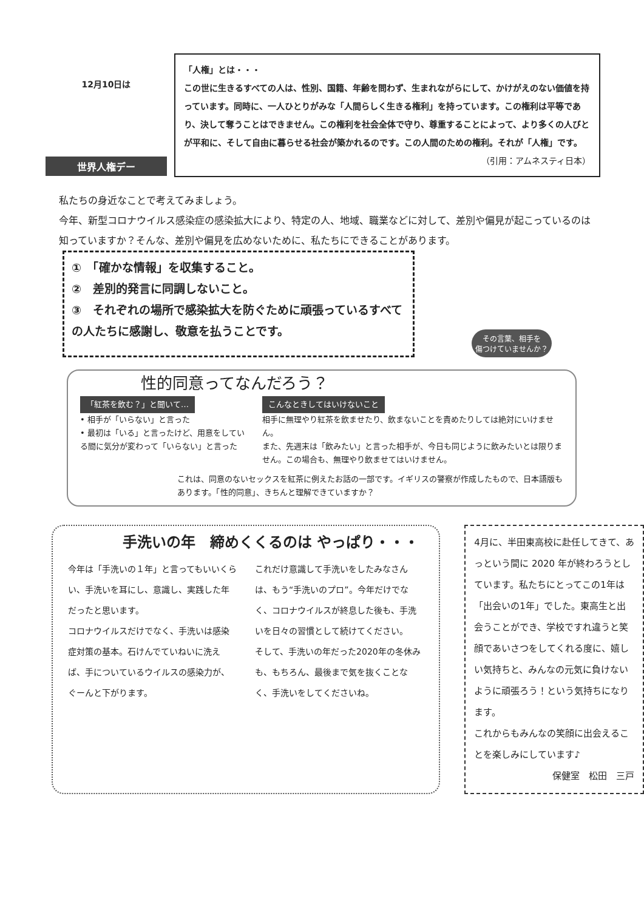12月10日は
世界人権デー
「人権」とは・・・
この世に生きるすべての人は、性別、国籍、年齢を問わず、生まれながらにして、かけがえのない価値を持っています。同時に、一人ひとりがみな「人間らしく生きる権利」を持っています。この権利は平等であり、決して奪うことはできません。この権利を社会全体で守り、尊重することによって、より多くの人びとが平和に、そして自由に暮らせる社会が築かれるのです。この人間のための権利。それが「人権」です。 （引用：アムネスティ日本）
私たちの身近なことで考えてみましょう。
今年、新型コロナウイルス感染症の感染拡大により、特定の人、地域、職業などに対して、差別や偏見が起こっているのは知っていますか？そんな、差別や偏見を広めないために、私たちにできることがあります。
①　「確かな情報」を収集すること。
②　差別的発言に同調しないこと。
③　それぞれの場所で感染拡大を防ぐために頑張っているすべての人たちに感謝し、敬意を払うことです。
その言葉、相手を
傷つけていませんか？
性的同意ってなんだろう？
「紅茶を飲む？」と聞いて…
• 相手が「いらない」と言った
• 最初は「いる」と言ったけど、用意をしている間に気分が変わって「いらない」と言った
こんなときしてはいけないこと
相手に無理やり紅茶を飲ませたり、飲まないことを責めたりしては絶対にいけません。
また、先週末は「飲みたい」と言った相手が、今日も同じように飲みたいとは限りません。この場合も、無理やり飲ませてはいけません。
これは、同意のないセックスを紅茶に例えたお話の一部です。イギリスの警察が作成したもので、日本語版もあります。「性的同意」、きちんと理解できていますか？
手洗いの年　締めくくるのは やっぱり・・・
今年は「手洗いの１年」と言ってもいいくらい、手洗いを耳にし、意識し、実践した年だったと思います。
コロナウイルスだけでなく、手洗いは感染症対策の基本。石けんでていねいに洗えば、手についているウイルスの感染力が、ぐーんと下がります。
これだけ意識して手洗いをしたみなさんは、もう“手洗いのプロ”。今年だけでなく、コロナウイルスが終息した後も、手洗いを日々の習慣として続けてください。
そして、手洗いの年だった2020年の冬休みも、もちろん、最後まで気を抜くことなく、手洗いをしてくださいね。
4月に、半田東高校に赴任してきて、あっという間に 2020 年が終わろうとしています。私たちにとってこの1年は「出会いの1年」でした。東高生と出会うことができ、学校ですれ違うと笑顔であいさつをしてくれる度に、嬉しい気持ちと、みんなの元気に負けないように頑張ろう！という気持ちになります。
これからもみんなの笑顔に出会えることを楽しみにしています♪
保健室　松田　三戸